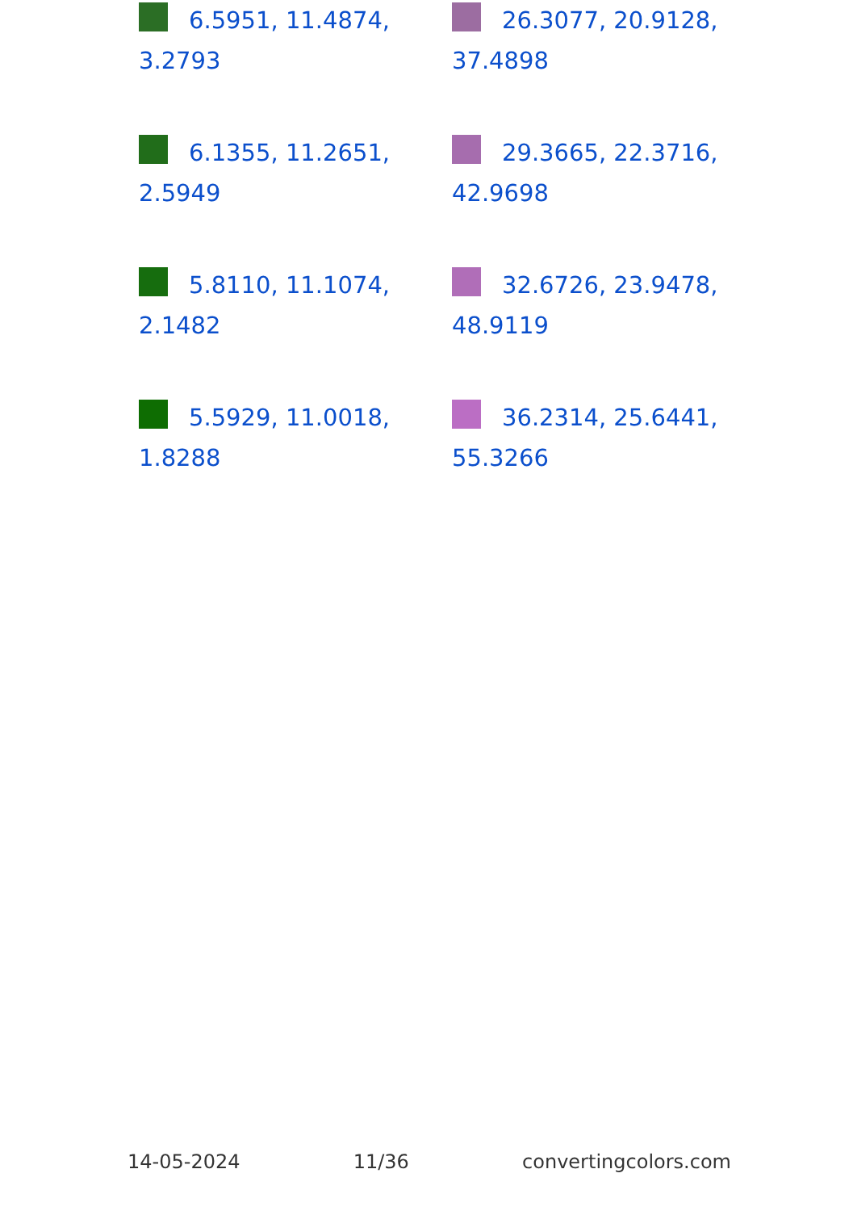6.5951, 11.4874, 3.2793
26.3077, 20.9128, 37.4898
6.1355, 11.2651, 2.5949
29.3665, 22.3716, 42.9698
5.8110, 11.1074, 2.1482
32.6726, 23.9478, 48.9119
5.5929, 11.0018, 1.8288
36.2314, 25.6441, 55.3266
14-05-2024 11/36 convertingcolors.com